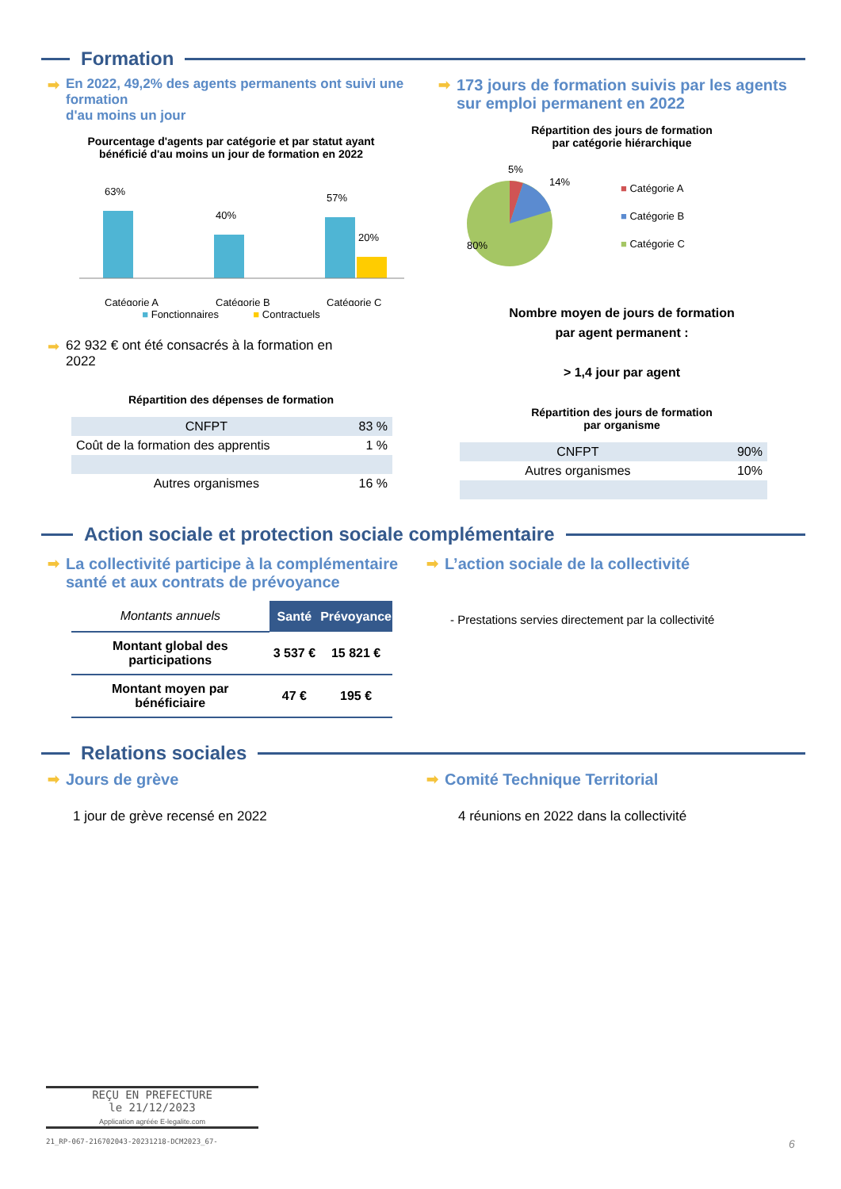Formation
➡ En 2022, 49,2% des agents permanents ont suivi une formation
d'au moins un jour
Pourcentage d'agents par catégorie et par statut ayant
bénéficié d'au moins un jour de formation en 2022
63%
40%
57%
20%
Catégorie A
Catégorie B
Catégorie C
■ Fonctionnaires ■ Contractuels
➡ 62 932 € ont été consacrés à la formation en
2022
Répartition des dépenses de formation
| CNFPT | 83 % |
| Coût de la formation des apprentis | 1 % |
| Autres organismes | 16 % |
➡ 173 jours de formation suivis par les agents sur emploi permanent en 2022
Répartition des jours de formation
par catégorie hiérarchique
5%
14%
80%
■ Catégorie A
■ Catégorie B
■ Catégorie C
Nombre moyen de jours de formation
par agent permanent :
> 1,4 jour par agent
Répartition des jours de formation
par organisme
| CNFPT | 90% |
| Autres organismes | 10% |
Action sociale et protection sociale complémentaire
➡ La collectivité participe à la complémentaire santé et aux contrats de prévoyance
| Montants annuels | Santé | Prévoyance |
| --- | --- | --- |
| Montant global des participations | 3 537 € | 15 821 € |
| Montant moyen par bénéficiaire | 47 € | 195 € |
➡ L’action sociale de la collectivité
- Prestations servies directement par la collectivité
Relations sociales
➡ Jours de grève
1 jour de grève recensé en 2022
➡ Comité Technique Territorial
4 réunions en 2022 dans la collectivité
REÇU EN PREFECTURE
le 21/12/2023
Application agréée E-legalite.com
21_RP-067-216702043-20231218-DCM2023_67-
6